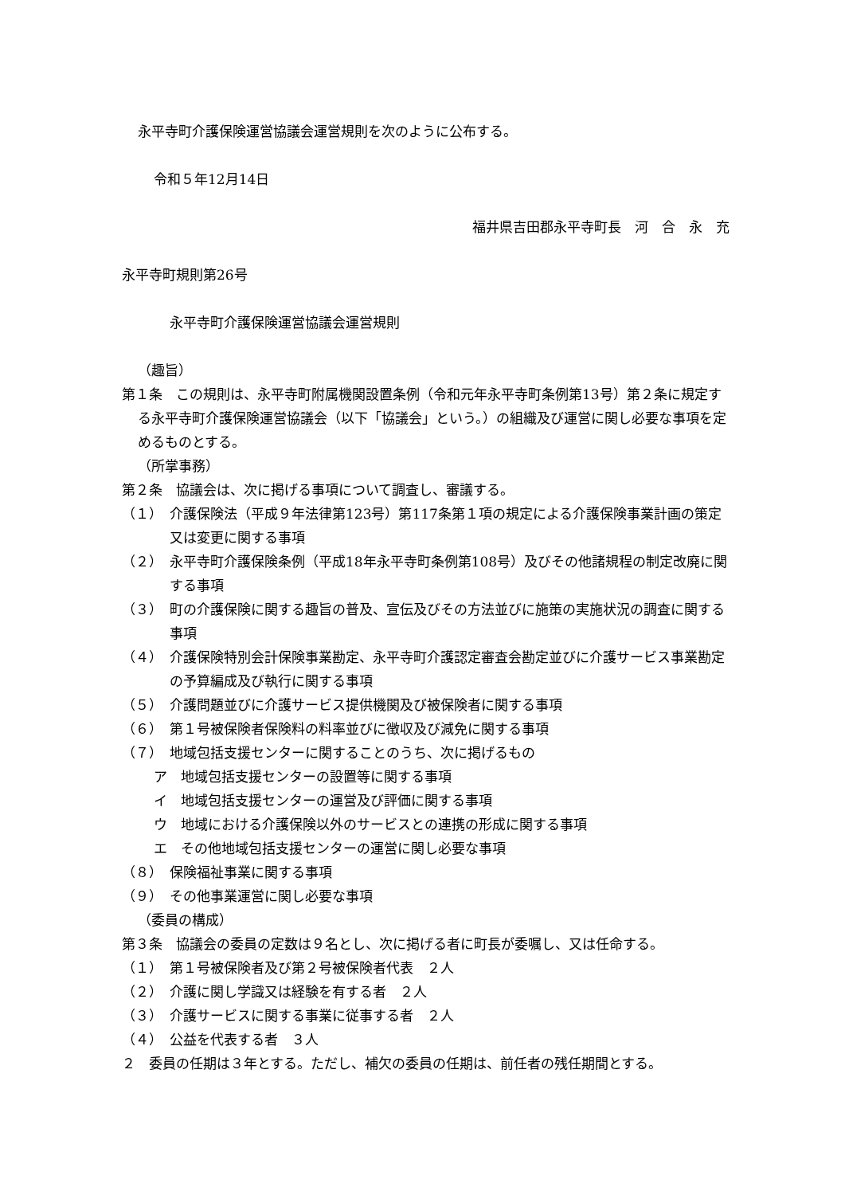永平寺町介護保険運営協議会運営規則を次のように公布する。
令和５年12月14日
福井県吉田郡永平寺町長　河　合　永　充
永平寺町規則第26号
永平寺町介護保険運営協議会運営規則
（趣旨）
第１条　この規則は、永平寺町附属機関設置条例（令和元年永平寺町条例第13号）第２条に規定する永平寺町介護保険運営協議会（以下「協議会」という。）の組織及び運営に関し必要な事項を定めるものとする。
（所掌事務）
第２条　協議会は、次に掲げる事項について調査し、審議する。
（１）　介護保険法（平成９年法律第123号）第117条第１項の規定による介護保険事業計画の策定又は変更に関する事項
（２）　永平寺町介護保険条例（平成18年永平寺町条例第108号）及びその他諸規程の制定改廃に関する事項
（３）　町の介護保険に関する趣旨の普及、宣伝及びその方法並びに施策の実施状況の調査に関する事項
（４）　介護保険特別会計保険事業勘定、永平寺町介護認定審査会勘定並びに介護サービス事業勘定の予算編成及び執行に関する事項
（５）　介護問題並びに介護サービス提供機関及び被保険者に関する事項
（６）　第１号被保険者保険料の料率並びに徴収及び減免に関する事項
（７）　地域包括支援センターに関することのうち、次に掲げるもの
ア　地域包括支援センターの設置等に関する事項
イ　地域包括支援センターの運営及び評価に関する事項
ウ　地域における介護保険以外のサービスとの連携の形成に関する事項
エ　その他地域包括支援センターの運営に関し必要な事項
（８）　保険福祉事業に関する事項
（９）　その他事業運営に関し必要な事項
（委員の構成）
第３条　協議会の委員の定数は９名とし、次に掲げる者に町長が委嘱し、又は任命する。
（１）　第１号被保険者及び第２号被保険者代表　２人
（２）　介護に関し学識又は経験を有する者　２人
（３）　介護サービスに関する事業に従事する者　２人
（４）　公益を代表する者　３人
２　委員の任期は３年とする。ただし、補欠の委員の任期は、前任者の残任期間とする。